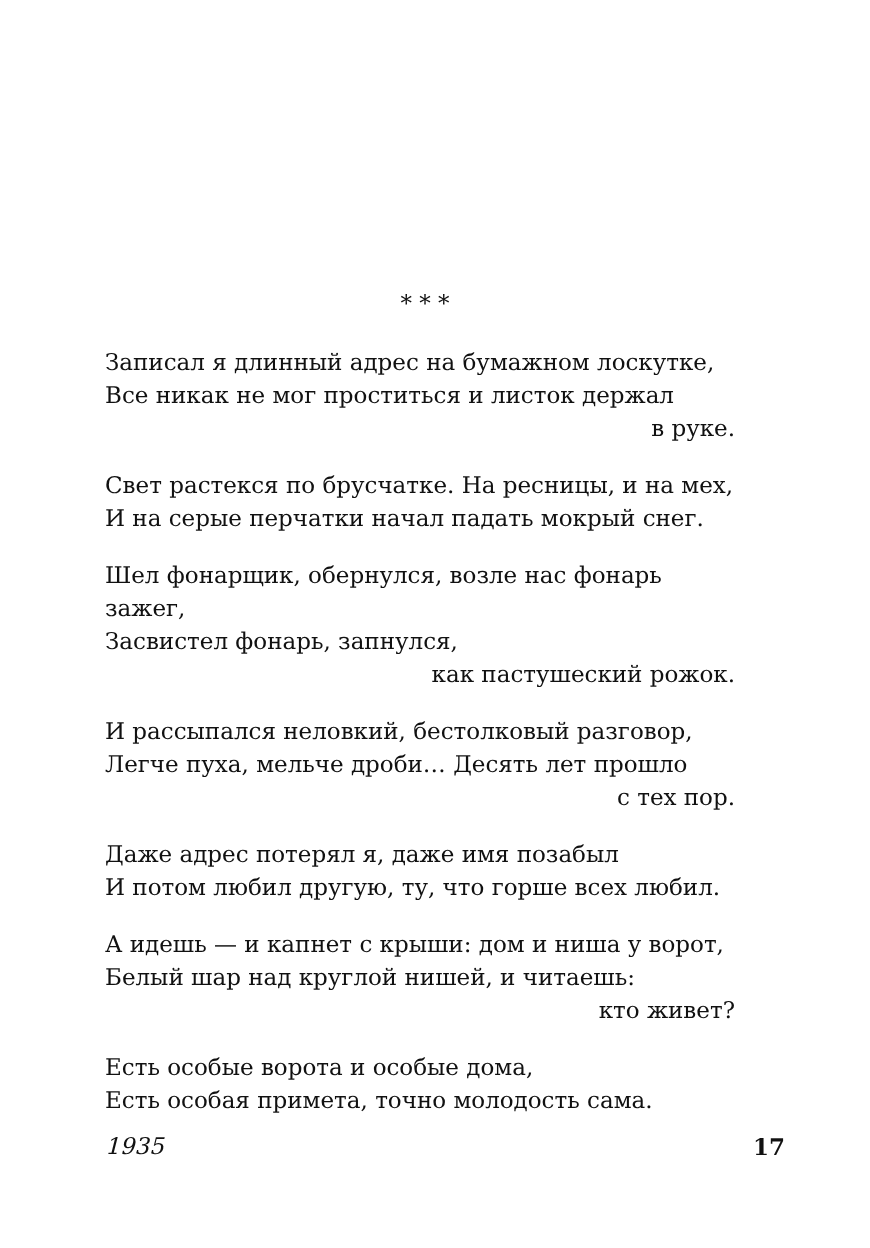* * *
Записал я длинный адрес на бумажном лоскутке,
Все никак не мог проститься и листок держал
в руке.
Свет растекся по брусчатке. На ресницы, и на мех,
И на серые перчатки начал падать мокрый снег.
Шел фонарщик, обернулся, возле нас фонарь зажег,
Засвистел фонарь, запнулся,
как пастушеский рожок.
И рассыпался неловкий, бестолковый разговор,
Легче пуха, мельче дроби… Десять лет прошло
с тех пор.
Даже адрес потерял я, даже имя позабыл
И потом любил другую, ту, что горше всех любил.
А идешь — и капнет с крыши: дом и ниша у ворот,
Белый шар над круглой нишей, и читаешь:
кто живет?
Есть особые ворота и особые дома,
Есть особая примета, точно молодость сама.
1935 17